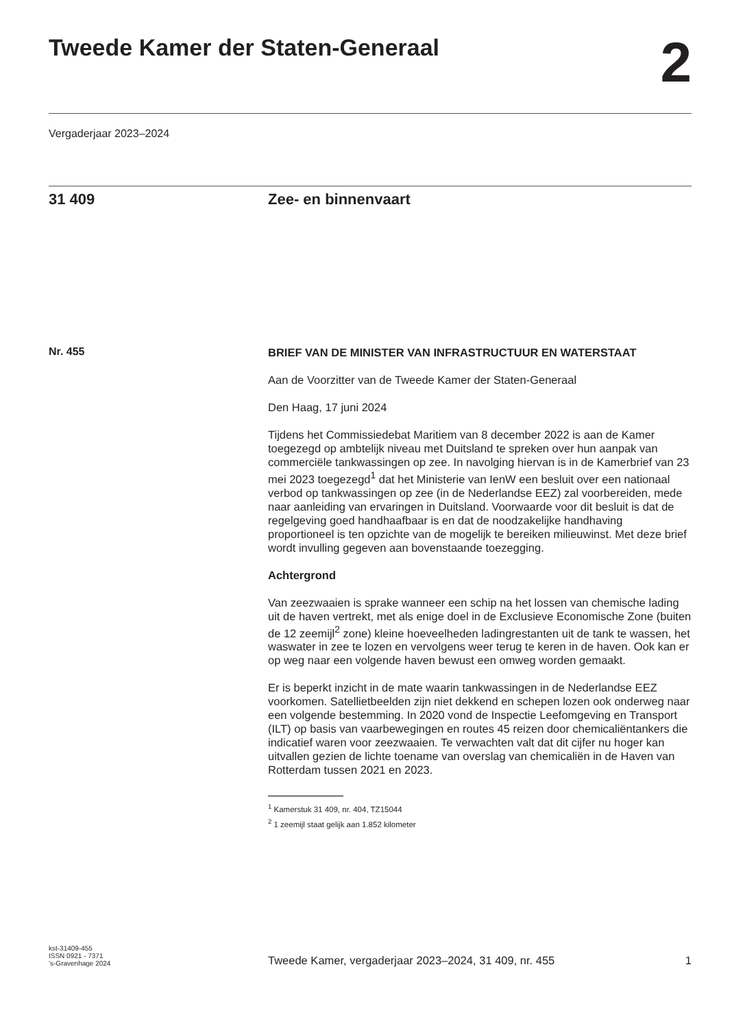Tweede Kamer der Staten-Generaal
2
Vergaderjaar 2023–2024
31 409 Zee- en binnenvaart
Nr. 455
BRIEF VAN DE MINISTER VAN INFRASTRUCTUUR EN WATERSTAAT
Aan de Voorzitter van de Tweede Kamer der Staten-Generaal
Den Haag, 17 juni 2024
Tijdens het Commissiedebat Maritiem van 8 december 2022 is aan de Kamer toegezegd op ambtelijk niveau met Duitsland te spreken over hun aanpak van commerciële tankwassingen op zee. In navolging hiervan is in de Kamerbrief van 23 mei 2023 toegezegd<sup>1</sup> dat het Ministerie van IenW een besluit over een nationaal verbod op tankwassingen op zee (in de Nederlandse EEZ) zal voorbereiden, mede naar aanleiding van ervaringen in Duitsland. Voorwaarde voor dit besluit is dat de regelgeving goed handhaafbaar is en dat de noodzakelijke handhaving proportioneel is ten opzichte van de mogelijk te bereiken milieuwinst. Met deze brief wordt invulling gegeven aan bovenstaande toezegging.
Achtergrond
Van zeezwaaien is sprake wanneer een schip na het lossen van chemische lading uit de haven vertrekt, met als enige doel in de Exclusieve Economische Zone (buiten de 12 zeemijl<sup>2</sup> zone) kleine hoeveelheden ladingrestanten uit de tank te wassen, het waswater in zee te lozen en vervolgens weer terug te keren in de haven. Ook kan er op weg naar een volgende haven bewust een omweg worden gemaakt.
Er is beperkt inzicht in de mate waarin tankwassingen in de Nederlandse EEZ voorkomen. Satellietbeelden zijn niet dekkend en schepen lozen ook onderweg naar een volgende bestemming. In 2020 vond de Inspectie Leefomgeving en Transport (ILT) op basis van vaarbewegingen en routes 45 reizen door chemicaliëntankers die indicatief waren voor zeezwaaien. Te verwachten valt dat dit cijfer nu hoger kan uitvallen gezien de lichte toename van overslag van chemicaliën in de Haven van Rotterdam tussen 2021 en 2023.
<sup>1</sup> Kamerstuk 31 409, nr. 404, TZ15044
<sup>2</sup> 1 zeemijl staat gelijk aan 1.852 kilometer
kst-31409-455
ISSN 0921 - 7371
’s-Gravenhage 2024
Tweede Kamer, vergaderjaar 2023–2024, 31 409, nr. 455 1